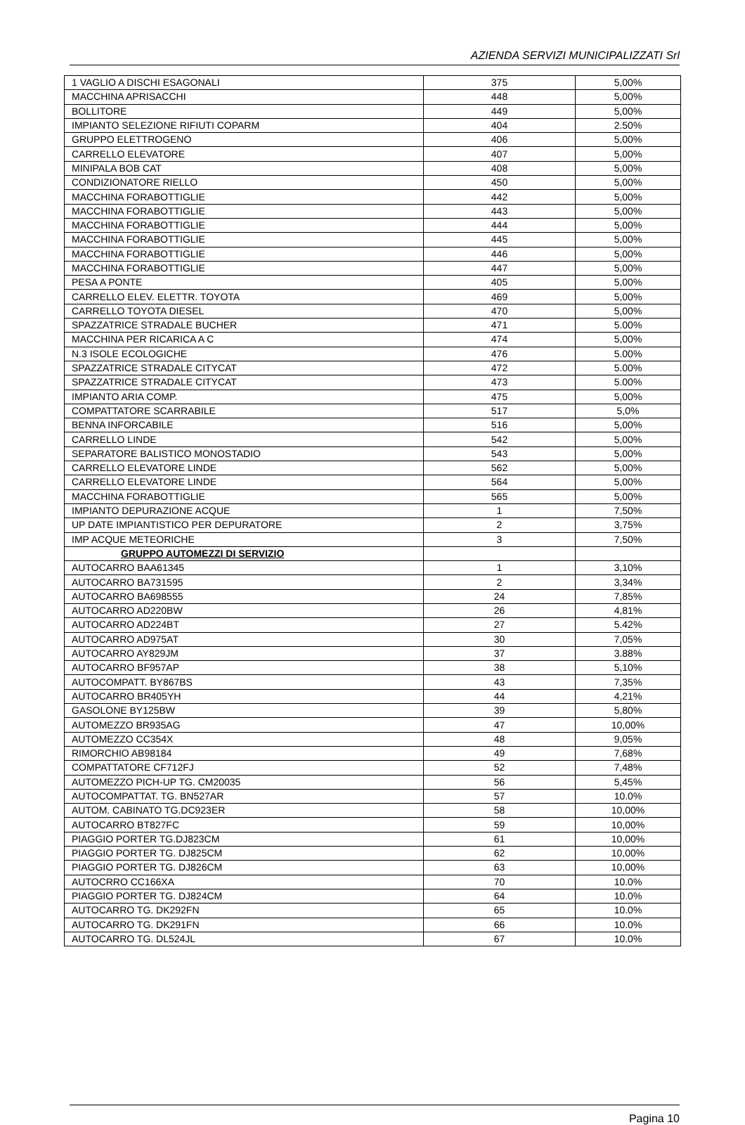AZIENDA SERVIZI MUNICIPALIZZATI Srl
| 1 VAGLIO A DISCHI ESAGONALI | 375 | 5,00% |
| MACCHINA APRISACCHI | 448 | 5,00% |
| BOLLITORE | 449 | 5,00% |
| IMPIANTO SELEZIONE RIFIUTI COPARM | 404 | 2.50% |
| GRUPPO ELETTROGENO | 406 | 5,00% |
| CARRELLO ELEVATORE | 407 | 5,00% |
| MINIPALA BOB CAT | 408 | 5,00% |
| CONDIZIONATORE RIELLO | 450 | 5,00% |
| MACCHINA FORABOTTIGLIE | 442 | 5,00% |
| MACCHINA FORABOTTIGLIE | 443 | 5,00% |
| MACCHINA FORABOTTIGLIE | 444 | 5,00% |
| MACCHINA FORABOTTIGLIE | 445 | 5,00% |
| MACCHINA FORABOTTIGLIE | 446 | 5,00% |
| MACCHINA FORABOTTIGLIE | 447 | 5,00% |
| PESA A PONTE | 405 | 5,00% |
| CARRELLO ELEV. ELETTR. TOYOTA | 469 | 5,00% |
| CARRELLO TOYOTA DIESEL | 470 | 5,00% |
| SPAZZATRICE STRADALE BUCHER | 471 | 5.00% |
| MACCHINA PER RICARICA A C | 474 | 5,00% |
| N.3 ISOLE ECOLOGICHE | 476 | 5.00% |
| SPAZZATRICE STRADALE CITYCAT | 472 | 5.00% |
| SPAZZATRICE STRADALE CITYCAT | 473 | 5.00% |
| IMPIANTO ARIA COMP. | 475 | 5,00% |
| COMPATTATORE SCARRABILE | 517 | 5,0% |
| BENNA INFORCABILE | 516 | 5,00% |
| CARRELLO LINDE | 542 | 5,00% |
| SEPARATORE BALISTICO MONOSTADIO | 543 | 5,00% |
| CARRELLO ELEVATORE LINDE | 562 | 5,00% |
| CARRELLO ELEVATORE LINDE | 564 | 5,00% |
| MACCHINA FORABOTTIGLIE | 565 | 5,00% |
| IMPIANTO DEPURAZIONE ACQUE | 1 | 7,50% |
| UP DATE IMPIANTISTICO PER DEPURATORE | 2 | 3,75% |
| IMP ACQUE METEORICHE | 3 | 7,50% |
| GRUPPO AUTOMEZZI DI SERVIZIO | | |
| AUTOCARRO BAA61345 | 1 | 3,10% |
| AUTOCARRO BA731595 | 2 | 3,34% |
| AUTOCARRO BA698555 | 24 | 7,85% |
| AUTOCARRO AD220BW | 26 | 4,81% |
| AUTOCARRO AD224BT | 27 | 5.42% |
| AUTOCARRO AD975AT | 30 | 7,05% |
| AUTOCARRO AY829JM | 37 | 3.88% |
| AUTOCARRO BF957AP | 38 | 5,10% |
| AUTOCOMPATT. BY867BS | 43 | 7,35% |
| AUTOCARRO BR405YH | 44 | 4,21% |
| GASOLONE BY125BW | 39 | 5,80% |
| AUTOMEZZO BR935AG | 47 | 10,00% |
| AUTOMEZZO CC354X | 48 | 9,05% |
| RIMORCHIO AB98184 | 49 | 7,68% |
| COMPATTATORE CF712FJ | 52 | 7,48% |
| AUTOMEZZO PICH-UP TG. CM20035 | 56 | 5,45% |
| AUTOCOMPATTAT. TG. BN527AR | 57 | 10.0% |
| AUTOM. CABINATO TG.DC923ER | 58 | 10,00% |
| AUTOCARRO BT827FC | 59 | 10,00% |
| PIAGGIO PORTER TG.DJ823CM | 61 | 10,00% |
| PIAGGIO PORTER TG. DJ825CM | 62 | 10,00% |
| PIAGGIO PORTER TG. DJ826CM | 63 | 10,00% |
| AUTOCRRO CC166XA | 70 | 10.0% |
| PIAGGIO PORTER TG. DJ824CM | 64 | 10.0% |
| AUTOCARRO TG. DK292FN | 65 | 10.0% |
| AUTOCARRO TG. DK291FN | 66 | 10.0% |
| AUTOCARRO TG. DL524JL | 67 | 10.0% |
Pagina 10